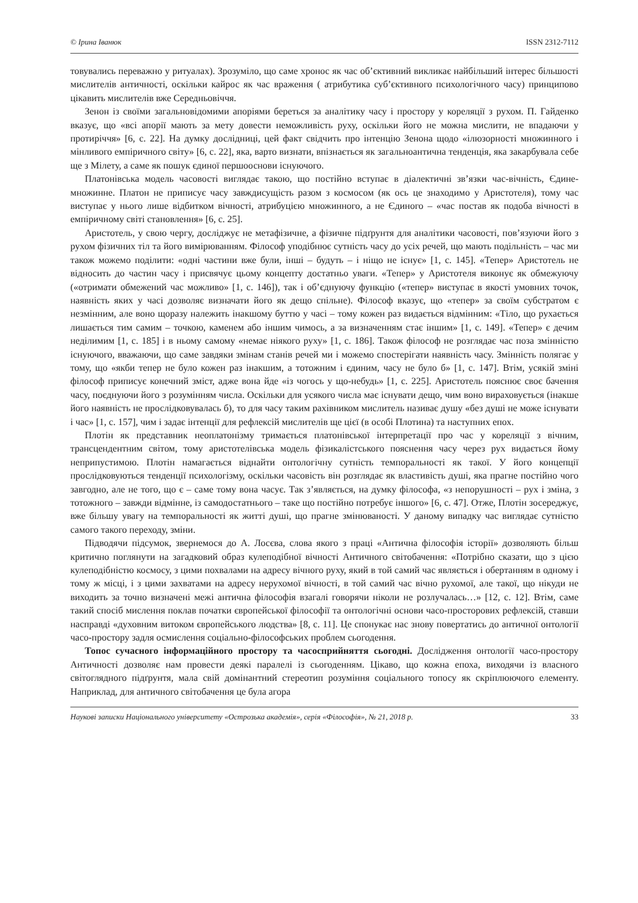© Ірина Іванюк ISSN 2312-7112
товувались переважно у ритуалах). Зрозуміло, що саме хронос як час об’єктивний викликає найбільший інтерес більшості мислителів античності, оскільки кайрос як час враження ( атрибутика суб’єктивного психологічного часу) принципово цікавить мислителів вже Середньовіччя.
Зенон із своїми загальновідомими апоріями береться за аналітику часу і простору у кореляції з рухом. П. Гайденко вказує, що «всі апорії мають за мету довести неможливість руху, оскільки його не можна мислити, не впадаючи у протиріччя» [6, с. 22]. На думку дослідниці, цей факт свідчить про інтенцію Зенона щодо «ілюзорності множинного і мінливого емпіричного світу» [6, с. 22], яка, варто визнати, впізнається як загальноантична тенденція, яка закарбувала себе ще з Мілету, а саме як пошук єдиної першооснови існуючого.
Платонівська модель часовості виглядає такою, що постійно вступає в діалектичні зв’язки час-вічність, Єдине-множинне. Платон не приписує часу завждисущість разом з космосом (як ось це знаходимо у Аристотеля), тому час виступає у нього лише відбитком вічності, атрибуцією множинного, а не Єдиного – «час постав як подоба вічності в емпіричному світі становлення» [6, с. 25].
Аристотель, у свою чергу, досліджує не метафізичне, а фізичне підґрунтя для аналітики часовості, пов’язуючи його з рухом фізичних тіл та його вимірюванням. Філософ уподібнює сутність часу до усіх речей, що мають подільність – час ми також можемо поділити: «одні частини вже були, інші – будуть – і ніщо не існує» [1, с. 145]. «Тепер» Аристотель не відносить до частин часу і присвячує цьому концепту достатньо уваги. «Тепер» у Аристотеля виконує як обмежуючу («отримати обмежений час можливо» [1, с. 146]), так і об’єднуючу функцію («тепер» виступає в якості умовних точок, наявність яких у часі дозволяє визначати його як дещо спільне). Філософ вказує, що «тепер» за своїм субстратом є незмінним, але воно щоразу належить інакшому буттю у часі – тому кожен раз видається відмінним: «Тіло, що рухається лишається тим самим – точкою, каменем або іншим чимось, а за визначенням стає іншим» [1, с. 149]. «Тепер» є дечим неділимим [1, с. 185] і в ньому самому «немає ніякого руху» [1, с. 186]. Також філософ не розглядає час поза змінністю існуючого, вважаючи, що саме завдяки змінам станів речей ми і можемо спостерігати наявність часу. Змінність полягає у тому, що «якби тепер не було кожен раз інакшим, а тотожним і єдиним, часу не було б» [1, с. 147]. Втім, усякій зміні філософ приписує конечний зміст, адже вона йде «із чогось у що-небудь» [1, с. 225]. Аристотель пояснює своє бачення часу, поєднуючи його з розумінням числа. Оскільки для усякого числа має існувати дещо, чим воно вираховується (інакше його наявність не прослідковувалась б), то для часу таким рахівником мислитель називає душу «без душі не може існувати і час» [1, с. 157], чим і задає інтенції для рефлексій мислителів ще цієї (в особі Плотина) та наступних епох.
Плотін як представник неоплатонізму тримається платонівської інтерпретації про час у кореляції з вічним, трансцендентним світом, тому аристотелівська модель фізикалістського пояснення часу через рух видається йому неприпустимою. Плотін намагається віднайти онтологічну сутність темпоральності як такої. У його концепції прослідковуються тенденції психологізму, оскільки часовість він розглядає як властивість душі, яка прагне постійно чого завгодно, але не того, що є – саме тому вона часує. Так з’являється, на думку філософа, «з непорушності – рух і зміна, з тотожного – завжди відмінне, із самодостатнього – таке що постійно потребує іншого» [6, с. 47]. Отже, Плотін зосереджує, вже більшу увагу на темпоральності як житті душі, що прагне змінюваності. У даному випадку час виглядає сутністю самого такого переходу, зміни.
Підводячи підсумок, звернемося до А. Лосєва, слова якого з праці «Антична філософія історії» дозволяють більш критично поглянути на загадковий образ кулеподібної вічності Античного світобачення: «Потрібно сказати, що з цією кулеподібністю космосу, з цими похвалами на адресу вічного руху, який в той самий час являється і обертанням в одному і тому ж місці, і з цими захватами на адресу нерухомої вічності, в той самий час вічно рухомої, але такої, що нікуди не виходить за точно визначені межі антична філософія взагалі говорячи ніколи не розлучалась…» [12, с. 12]. Втім, саме такий спосіб мислення поклав початки європейської філософії та онтологічні основи часо-просторових рефлексій, ставши насправді «духовним витоком європейського людства» [8, с. 11]. Це спонукає нас знову повертатись до античної онтології часо-простору задля осмислення соціально-філософських проблем сьогодення.
Топос сучасного інформаційного простору та часосприйняття сьогодні. Дослідження онтології часо-простору Античності дозволяє нам провести деякі паралелі із сьогоденням. Цікаво, що кожна епоха, виходячи із власного світоглядного підґрунтя, мала свій домінантний стереотип розуміння соціального топосу як скріплюючого елементу. Наприклад, для античного світобачення це була агора
Наукові записки Національного університету «Острозька академія», серія «Філософія», № 21, 2018 р. 33